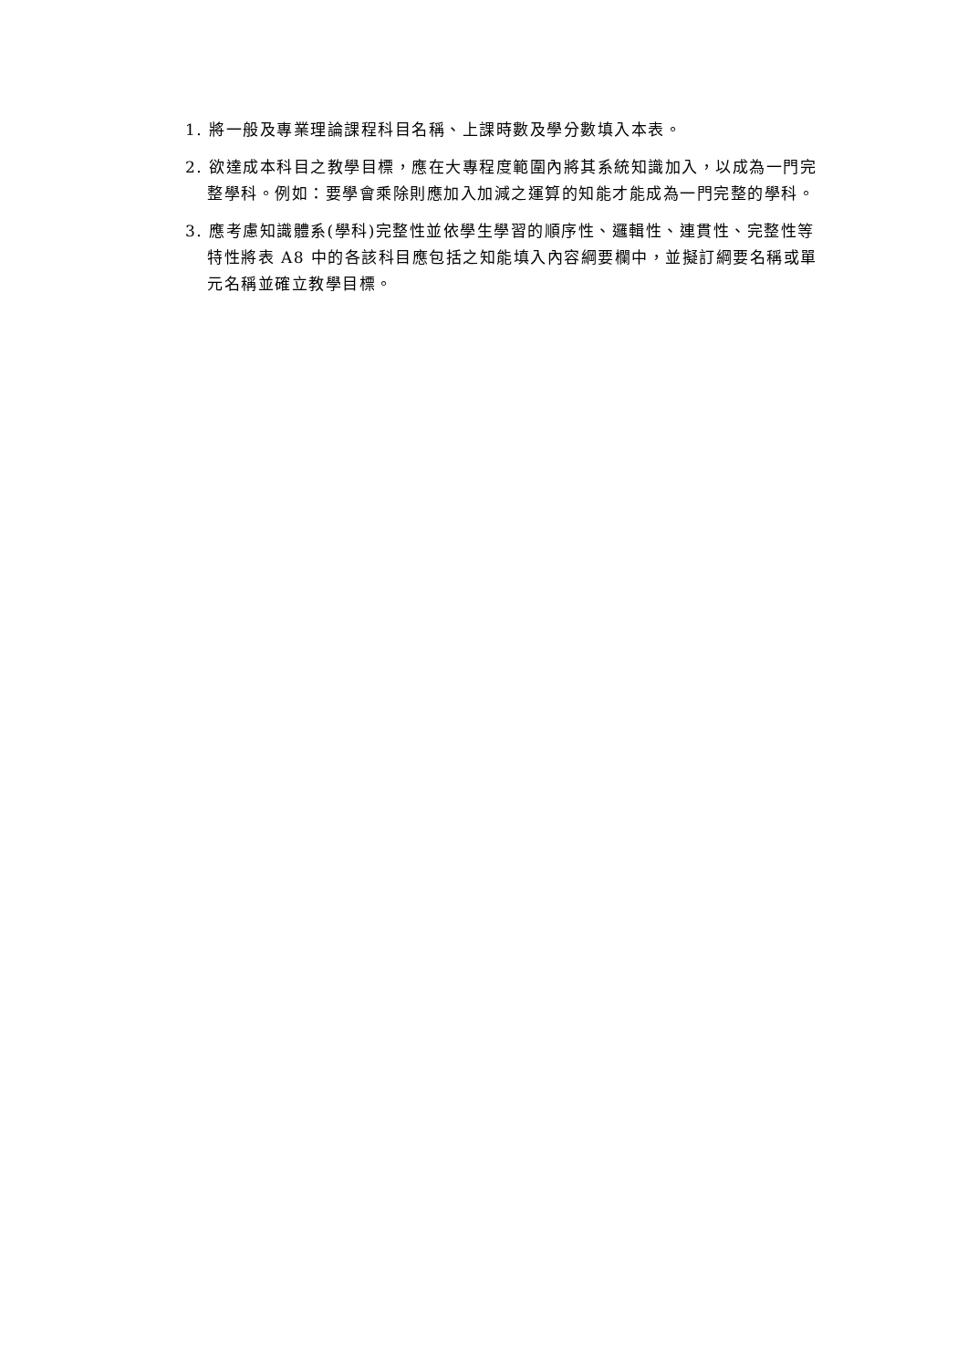1. 將一般及專業理論課程科目名稱、上課時數及學分數填入本表。
2. 欲達成本科目之教學目標，應在大專程度範圍內將其系統知識加入，以成為一門完整學科。例如：要學會乘除則應加入加減之運算的知能才能成為一門完整的學科。
3. 應考慮知識體系(學科)完整性並依學生學習的順序性、邏輯性、連貫性、完整性等特性將表 A8 中的各該科目應包括之知能填入內容綱要欄中，並擬訂綱要名稱或單元名稱並確立教學目標。